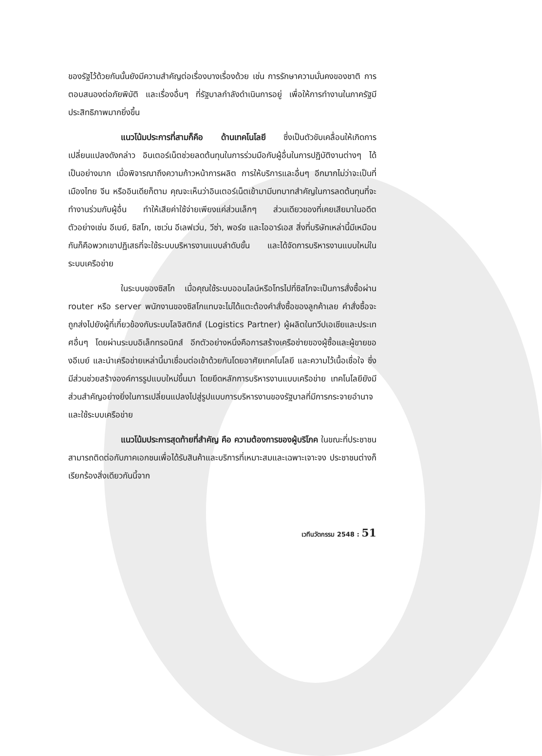ของรัฐไว้ด้วยกันนั้นยังมีความสำคัญต่อเรื่องบางเรื่องด้วย เช่น การรักษาความมั่นคงของชาติ การตอบสนองต่อภัยพิบัติ และเรื่องอื่นๆ ที่รัฐบาลกำลังดำเนินการอยู่ เพื่อให้การทำงานในภาครัฐมีประสิทธิภาพมากยิ่งขึ้น
แนวโน้มประการที่สามก็คือ ด้านเทคโนโลยี ซึ่งเป็นตัวขับเคลื่อนให้เกิดการเปลี่ยนแปลงดังกล่าว อินเตอร์เน็ตช่วยลดต้นทุนในการร่วมมือกับผู้อื่นในการปฏิบัติงานต่างๆ ได้เป็นอย่างมาก เมื่อพิจารณาถึงความก้าวหน้าการผลิต การให้บริการและอื่นๆ อีกมากไม่ว่าจะเป็นที่เมืองไทย จีน หรืออินเดียก็ตาม คุณจะเห็นว่าอินเตอร์เน็ตเข้ามามีบทบาทสำคัญในการลดต้นทุนที่จะทำงานร่วมกับผู้อื่น ทำให้เสียค่าใช้จ่ายเพียงแค่ส่วนเล็กๆ ส่วนเดียวของที่เคยเสียมาในอดีต ตัวอย่างเช่น อีเบย์, ซิสโก, เซเว่น อีเลฟเว่น, วีซ่า, พอร์ช และไออาร์เอส สิ่งที่บริษัทเหล่านี้มีเหมือนกันก็คือพวกเขาปฏิเสธที่จะใช้ระบบบริหารงานแบบลำดับขั้น และได้จัดการบริหารงานแบบใหม่ในระบบเครือข่าย
ในระบบของซิสโก เมื่อคุณใช้ระบบออนไลน์หรือโทรไปที่ซิสโกจะเป็นการสั่งซื้อผ่าน router หรือ server พนักงานของซิสโกแทบจะไม่ได้แตะต้องคำสั่งซื้อของลูกค้าเลย คำสั่งซื้อจะถูกส่งไปยังผู้ที่เกี่ยวข้องกับระบบโลจิสติกส์ (Logistics Partner) ผู้ผลิตในทวีปเอเชียและประเทศอื่นๆ โดยผ่านระบบอิเล็กทรอนิกส์ อีกตัวอย่างหนึ่งคือการสร้างเครือข่ายของผู้ซื้อและผู้ขายของอีเบย์ และนำเครือข่ายเหล่านี้มาเชื่อมต่อเข้าด้วยกันโดยอาศัยเทคโนโลยี และความไว้เนื้อเชื่อใจ ซึ่งมีส่วนช่วยสร้างองค์การรูปแบบใหม่ขึ้นมา โดยยึดหลักการบริหารงานแบบเครือข่าย เทคโนโลยียังมีส่วนสำคัญอย่างยิ่งในการเปลี่ยนแปลงไปสู่รูปแบบการบริหารงานของรัฐบาลที่มีการกระจายอำนาจและใช้ระบบเครือข่าย
แนวโน้มประการสุดท้ายที่สำคัญ คือ ความต้องการของผู้บริโภค ในขณะที่ประชาชนสามารถติดต่อกับภาคเอกชนเพื่อได้รับสินค้าและบริการที่เหมาะสมและเฉพาะเจาะจง ประชาชนต่างก็เรียกร้องสิ่งเดียวกันนี้จาก
เวทีนวัตกรรม 2548 : 51